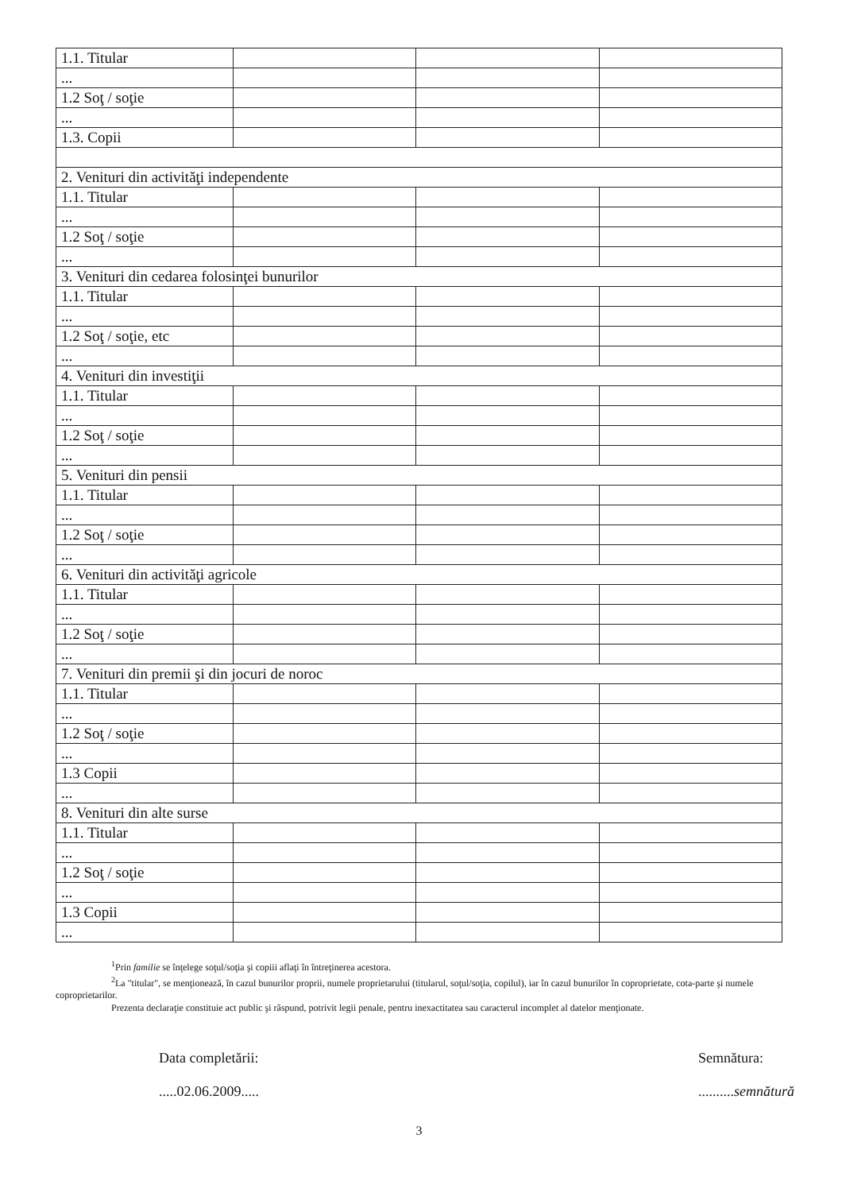| 1.1. Titular | | | |
| ... | | | |
| 1.2 Soţ / soţie | | | |
| ... | | | |
| 1.3. Copii | | | |
| 2. Venituri din activităţi independente | | | |
| 1.1. Titular | | | |
| ... | | | |
| 1.2 Soţ / soţie | | | |
| ... | | | |
| 3. Venituri din cedarea folosinţei bunurilor | | | |
| 1.1. Titular | | | |
| ... | | | |
| 1.2 Soţ / soţie, etc | | | |
| ... | | | |
| 4. Venituri din investiţii | | | |
| 1.1. Titular | | | |
| ... | | | |
| 1.2 Soţ / soţie | | | |
| ... | | | |
| 5. Venituri din pensii | | | |
| 1.1. Titular | | | |
| ... | | | |
| 1.2 Soţ / soţie | | | |
| ... | | | |
| 6. Venituri din activităţi agricole | | | |
| 1.1. Titular | | | |
| ... | | | |
| 1.2 Soţ / soţie | | | |
| ... | | | |
| 7. Venituri din premii şi din jocuri de noroc | | | |
| 1.1. Titular | | | |
| ... | | | |
| 1.2 Soţ / soţie | | | |
| ... | | | |
| 1.3 Copii | | | |
| ... | | | |
| 8. Venituri din alte surse | | | |
| 1.1. Titular | | | |
| ... | | | |
| 1.2 Soţ / soţie | | | |
| ... | | | |
| 1.3 Copii | | | |
| ... | | | |
<sup>1</sup> Prin familie se înţelege soţul/soţia şi copiii aflaţi în întreţinerea acestora.
<sup>2</sup> La "titular", se menţionează, în cazul bunurilor proprii, numele proprietarului (titularul, soţul/soţia, copilul), iar în cazul bunurilor în coproprietate, cota-parte şi numele coproprietarilor.
Prezenta declaraţie constituie act public şi răspund, potrivit legii penale, pentru inexactitatea sau caracterul incomplet al datelor menţionate.
Data completării:
.....02.06.2009.....
Semnătura:
..........semnătură
3